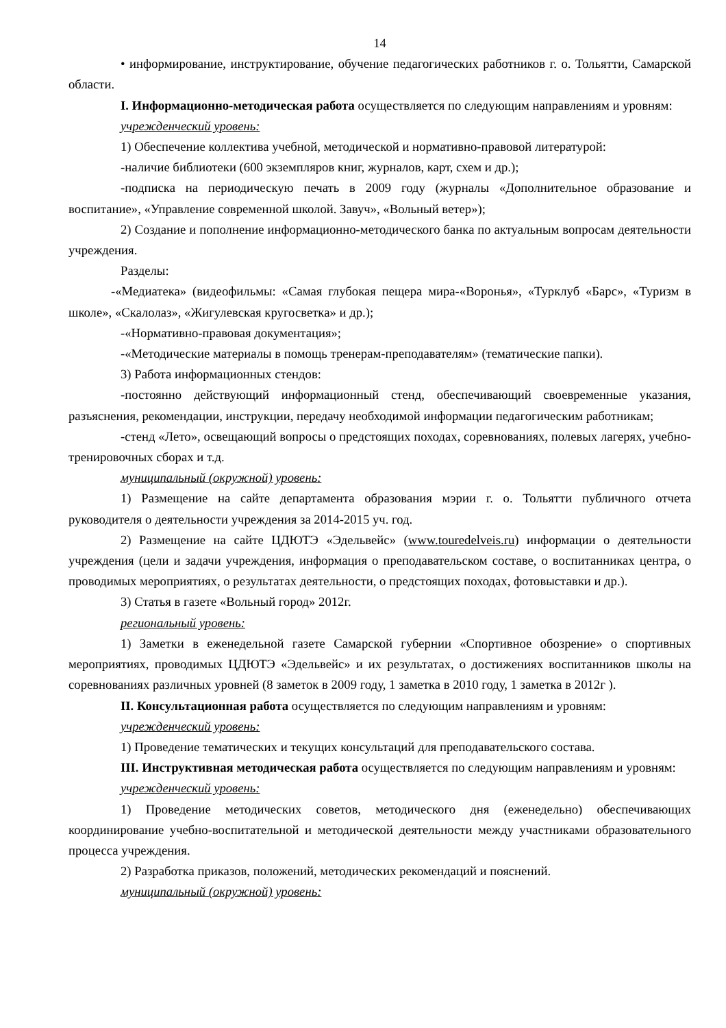14
• информирование, инструктирование, обучение педагогических работников г. о. Тольятти, Самарской области.
I. Информационно-методическая работа осуществляется по следующим направлениям и уровням:
учрежденческий уровень:
1) Обеспечение коллектива учебной, методической и нормативно-правовой литературой:
-наличие библиотеки (600 экземпляров книг, журналов, карт, схем и др.);
-подписка на периодическую печать в 2009 году (журналы «Дополнительное образование и воспитание», «Управление современной школой. Завуч», «Вольный ветер»);
2) Создание и пополнение информационно-методического банка по актуальным вопросам деятельности учреждения.
Разделы:
-«Медиатека» (видеофильмы: «Самая глубокая пещера мира-«Воронья», «Турклуб «Барс», «Туризм в школе», «Скалолаз», «Жигулевская кругосветка» и др.);
-«Нормативно-правовая документация»;
-«Методические материалы в помощь тренерам-преподавателям» (тематические папки).
3) Работа информационных стендов:
-постоянно действующий информационный стенд, обеспечивающий своевременные указания, разъяснения, рекомендации, инструкции, передачу необходимой информации педагогическим работникам;
-стенд «Лето», освещающий вопросы о предстоящих походах, соревнованиях, полевых лагерях, учебно-тренировочных сборах и т.д.
муниципальный (окружной) уровень:
1) Размещение на сайте департамента образования мэрии г. о. Тольятти публичного отчета руководителя о деятельности учреждения за 2014-2015 уч. год.
2) Размещение на сайте ЦДЮТЭ «Эдельвейс» (www.touredelveis.ru) информации о деятельности учреждения (цели и задачи учреждения, информация о преподавательском составе, о воспитанниках центра, о проводимых мероприятиях, о результатах деятельности, о предстоящих походах, фотовыставки и др.).
3) Статья в газете «Вольный город» 2012г.
региональный уровень:
1) Заметки в еженедельной газете Самарской губернии «Спортивное обозрение» о спортивных мероприятиях, проводимых ЦДЮТЭ «Эдельвейс» и их результатах, о достижениях воспитанников школы на соревнованиях различных уровней (8 заметок в 2009 году, 1 заметка в 2010 году, 1 заметка в 2012г ).
II. Консультационная работа осуществляется по следующим направлениям и уровням:
учрежденческий уровень:
1) Проведение тематических и текущих консультаций для преподавательского состава.
III. Инструктивная методическая работа осуществляется по следующим направлениям и уровням:
учрежденческий уровень:
1) Проведение методических советов, методического дня (еженедельно) обеспечивающих координирование учебно-воспитательной и методической деятельности между участниками образовательного процесса учреждения.
2) Разработка приказов, положений, методических рекомендаций и пояснений.
муниципальный (окружной) уровень: